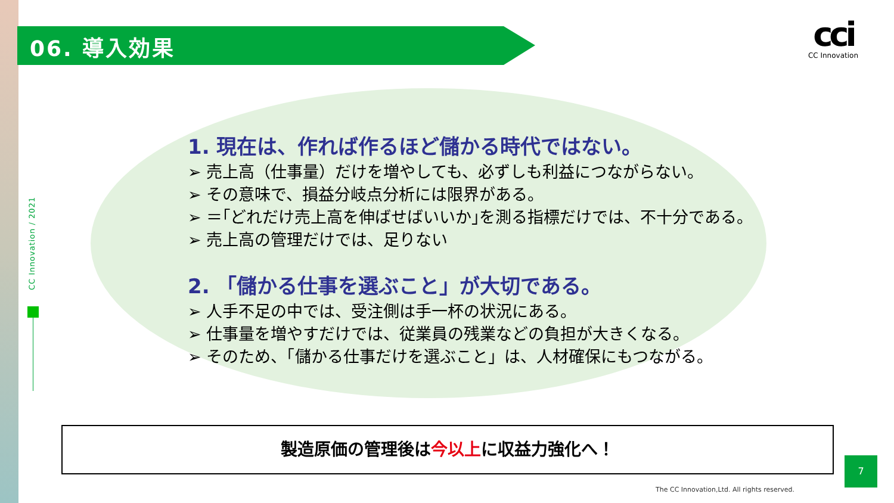06. 導入効果
cci
CC Innovation
CC Innovation / 2021
1. 現在は、作れば作るほど儲かる時代ではない。
➢ 売上高（仕事量）だけを増やしても、必ずしも利益につながらない。
➢ その意味で、損益分岐点分析には限界がある。
➢ ＝｢どれだけ売上高を伸ばせばいいか｣を測る指標だけでは、不十分である。
➢ 売上高の管理だけでは、足りない
2. 「儲かる仕事を選ぶこと」が大切である。
➢ 人手不足の中では、受注側は手一杯の状況にある。
➢ 仕事量を増やすだけでは、従業員の残業などの負担が大きくなる。
➢ そのため、「儲かる仕事だけを選ぶこと」は、人材確保にもつながる。
製造原価の管理後は今以上に収益力強化へ！
7
The CC Innovation,Ltd. All rights reserved.